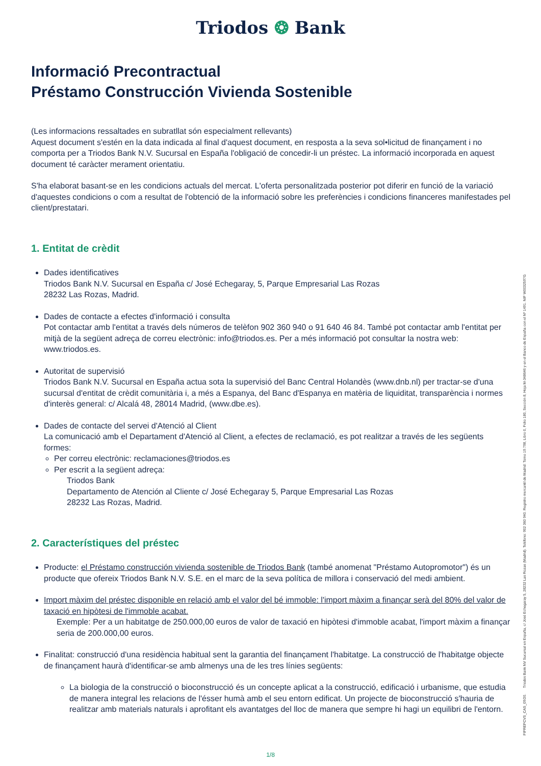Triodos ❂ Bank
Informació Precontractual
Préstamo Construcción Vivienda Sostenible
(Les informacions ressaltades en subratllat són especialment rellevants)
Aquest document s'estén en la data indicada al final d'aquest document, en resposta a la seva sol•licitud de finançament i no comporta per a Triodos Bank N.V. Sucursal en España l'obligació de concedir-li un préstec. La informació incorporada en aquest document té caràcter merament orientatiu.
S'ha elaborat basant-se en les condicions actuals del mercat. L'oferta personalitzada posterior pot diferir en funció de la variació d'aquestes condicions o com a resultat de l'obtenció de la informació sobre les preferències i condicions financeres manifestades pel client/prestatari.
1. Entitat de crèdit
Dades identificatives
Triodos Bank N.V. Sucursal en España c/ José Echegaray, 5, Parque Empresarial Las Rozas
28232 Las Rozas, Madrid.
Dades de contacte a efectes d'informació i consulta
Pot contactar amb l'entitat a través dels números de telèfon 902 360 940 o 91 640 46 84. També pot contactar amb l'entitat per mitjà de la següent adreça de correu electrònic: info@triodos.es. Per a més informació pot consultar la nostra web: www.triodos.es.
Autoritat de supervisió
Triodos Bank N.V. Sucursal en España actua sota la supervisió del Banc Central Holandès (www.dnb.nl) per tractar-se d'una sucursal d'entitat de crèdit comunitària i, a més a Espanya, del Banc d'Espanya en matèria de liquiditat, transparència i normes d'interès general: c/ Alcalá 48, 28014 Madrid, (www.dbe.es).
Dades de contacte del servei d'Atenció al Client
La comunicació amb el Departament d'Atenció al Client, a efectes de reclamació, es pot realitzar a través de les següents formes:
Per correu electrònic: reclamaciones@triodos.es
Per escrit a la següent adreça:
Triodos Bank
Departamento de Atención al Cliente c/ José Echegaray 5, Parque Empresarial Las Rozas
28232 Las Rozas, Madrid.
2. Característiques del préstec
Producte: el Préstamo construcción vivienda sostenible de Triodos Bank (també anomenat "Préstamo Autopromotor") és un producte que ofereix Triodos Bank N.V. S.E. en el marc de la seva política de millora i conservació del medi ambient.
Import màxim del préstec disponible en relació amb el valor del bé immoble: l'import màxim a finançar serà del 80% del valor de taxació en hipòtesi de l'immoble acabat.
Exemple: Per a un habitatge de 250.000,00 euros de valor de taxació en hipòtesi d'immoble acabat, l'import màxim a finançar seria de 200.000,00 euros.
Finalitat: construcció d'una residència habitual sent la garantia del finançament l'habitatge. La construcció de l'habitatge objecte de finançament haurà d'identificar-se amb almenys una de les tres línies següents:
La biologia de la construcció o bioconstrucció és un concepte aplicat a la construcció, edificació i urbanisme, que estudia de manera integral les relacions de l'ésser humà amb el seu entorn edificat. Un projecte de bioconstrucció s'hauria de realitzar amb materials naturals i aprofitant els avantatges del lloc de manera que sempre hi hagi un equilibri de l'entorn.
FIPREPCVS_CAS_09/20. Triodos Bank NV Sucursal en España, c/ José Echegaray 5, 28232 Las Rozas (Madrid). Teléfono: 902 360 940. Registro mercantil de Madrid: Tomo 19.798, Libro 0, Folio 180, Sección 8, Hoja M-348646 y en el Banco de España con el Nº 1491. NIF W0032597G
1/8